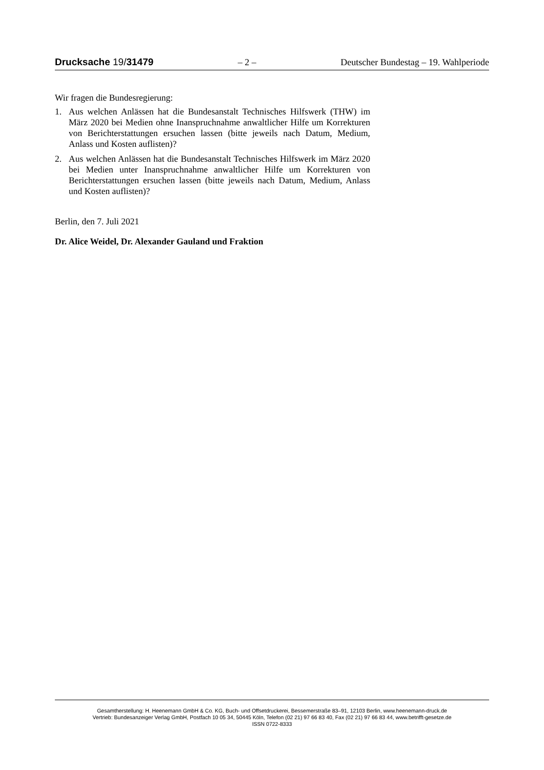Drucksache 19/31479 – 2 – Deutscher Bundestag – 19. Wahlperiode
Wir fragen die Bundesregierung:
1. Aus welchen Anlässen hat die Bundesanstalt Technisches Hilfswerk (THW) im März 2020 bei Medien ohne Inanspruchnahme anwaltlicher Hilfe um Korrekturen von Berichterstattungen ersuchen lassen (bitte jeweils nach Datum, Medium, Anlass und Kosten auflisten)?
2. Aus welchen Anlässen hat die Bundesanstalt Technisches Hilfswerk im März 2020 bei Medien unter Inanspruchnahme anwaltlicher Hilfe um Korrekturen von Berichterstattungen ersuchen lassen (bitte jeweils nach Datum, Medium, Anlass und Kosten auflisten)?
Berlin, den 7. Juli 2021
Dr. Alice Weidel, Dr. Alexander Gauland und Fraktion
Gesamtherstellung: H. Heenemann GmbH & Co. KG, Buch- und Offsetdruckerei, Bessemerstraße 83–91, 12103 Berlin, www.heenemann-druck.de
Vertrieb: Bundesanzeiger Verlag GmbH, Postfach 10 05 34, 50445 Köln, Telefon (02 21) 97 66 83 40, Fax (02 21) 97 66 83 44, www.betrifft-gesetze.de
ISSN 0722-8333